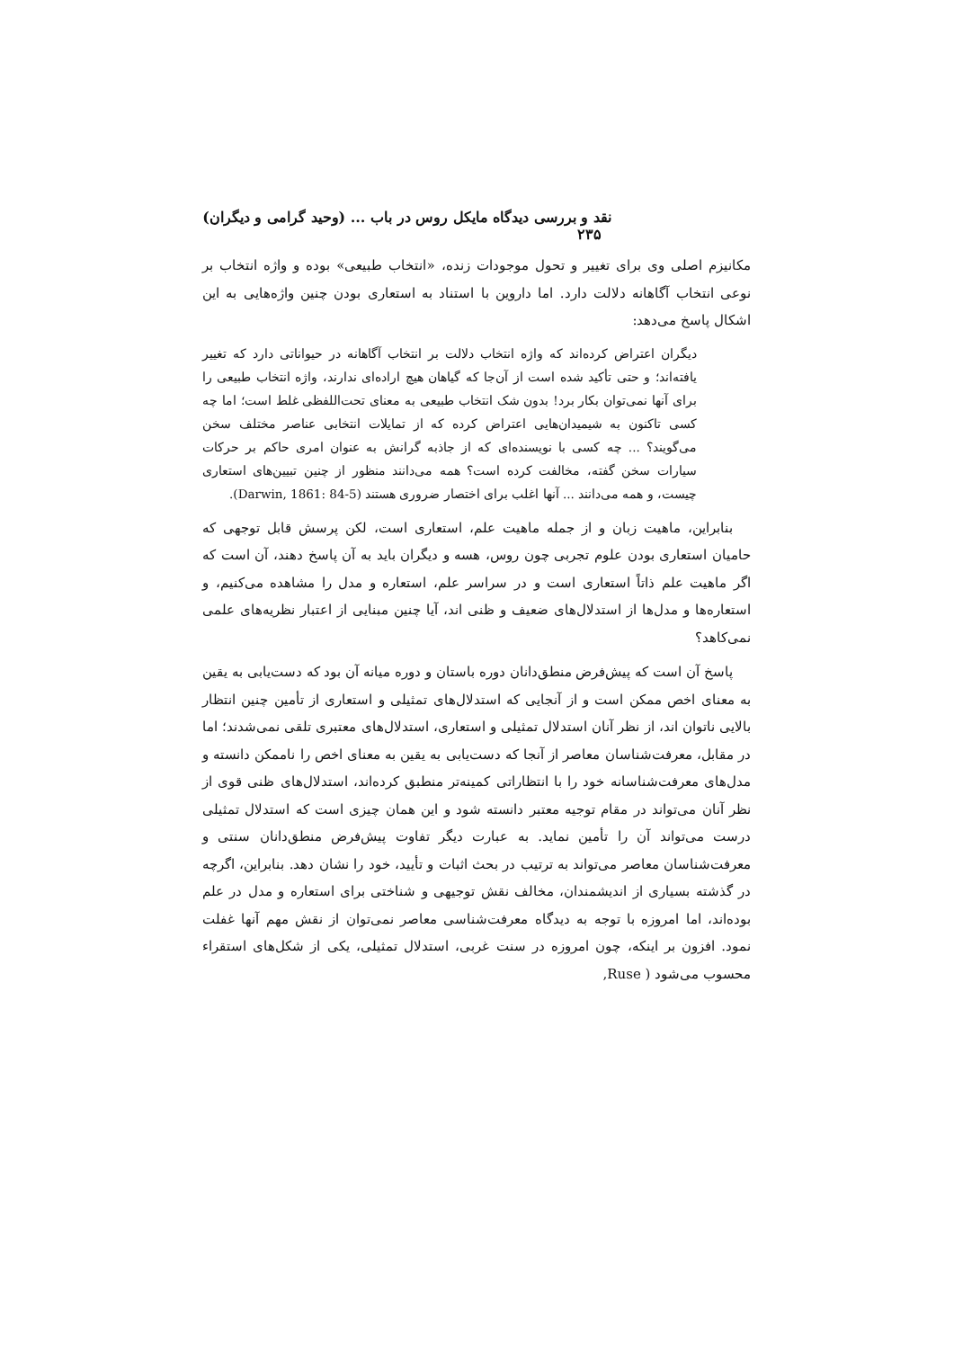نقد و بررسی دیدگاه مایکل روس در باب ... (وحید گرامی و دیگران) ۲۳۵
مکانیزم اصلی وی برای تغییر و تحول موجودات زنده، «انتخاب طبیعی» بوده و واژه انتخاب بر نوعی انتخاب آگاهانه دلالت دارد. اما داروین با استناد به استعاری بودن چنین واژه‌هایی به این اشکال پاسخ می‌دهد:
دیگران اعتراض کرده‌اند که واژه انتخاب دلالت بر انتخاب آگاهانه در حیواناتی دارد که تغییر یافته‌اند؛ و حتی تأکید شده است از آن‌جا که گیاهان هیچ اراده‌ای ندارند، واژه انتخاب طبیعی را برای آنها نمی‌توان بکار برد! بدون شک انتخاب طبیعی به معنای تحت‌اللفظی غلط است؛ اما چه کسی تاکنون به شیمیدان‌هایی اعتراض کرده که از تمایلات انتخابی عناصر مختلف سخن می‌گویند؟ ... چه کسی با نویسنده‌ای که از جاذبه گرانش به عنوان امری حاکم بر حرکات سیارات سخن گفته، مخالفت کرده است؟ همه می‌دانند منظور از چنین تبیین‌های استعاری چیست، و همه می‌دانند ... آنها اغلب برای اختصار ضروری هستند (Darwin, 1861: 84-5).
بنابراین، ماهیت زبان و از جمله ماهیت علم، استعاری است، لکن پرسش قابل توجهی که حامیان استعاری بودن علوم تجربی چون روس، هسه و دیگران باید به آن پاسخ دهند، آن است که اگر ماهیت علم ذاتاً استعاری است و در سراسر علم، استعاره و مدل را مشاهده می‌کنیم، و استعاره‌ها و مدل‌ها از استدلال‌های ضعیف و ظنی اند، آیا چنین مبنایی از اعتبار نظریه‌های علمی نمی‌کاهد؟
پاسخ آن است که پیش‌فرض منطق‌دانان دوره باستان و دوره میانه آن بود که دست‌یابی به یقین به معنای اخص ممکن است و از آنجایی که استدلال‌های تمثیلی و استعاری از تأمین چنین انتظار بالایی ناتوان اند، از نظر آنان استدلال تمثیلی و استعاری، استدلال‌های معتبری تلقی نمی‌شدند؛ اما در مقابل، معرفت‌شناسان معاصر از آنجا که دست‌یابی به یقین به معنای اخص را ناممکن دانسته و مدل‌های معرفت‌شناسانه خود را با انتظاراتی کمینه‌تر منطبق کرده‌اند، استدلال‌های ظنی قوی از نظر آنان می‌تواند در مقام توجیه معتبر دانسته شود و این همان چیزی است که استدلال تمثیلی درست می‌تواند آن را تأمین نماید. به عبارت دیگر تفاوت پیش‌فرض منطق‌دانان سنتی و معرفت‌شناسان معاصر می‌تواند به ترتیب در بحث اثبات و تأیید، خود را نشان دهد. بنابراین، اگرچه در گذشته بسیاری از اندیشمندان، مخالف نقش توجیهی و شناختی برای استعاره و مدل در علم بوده‌اند، اما امروزه با توجه به دیدگاه معرفت‌شناسی معاصر نمی‌توان از نقش مهم آنها غفلت نمود. افزون بر اینکه، چون امروزه در سنت غربی، استدلال تمثیلی، یکی از شکل‌های استقراء محسوب می‌شود ( Ruse,